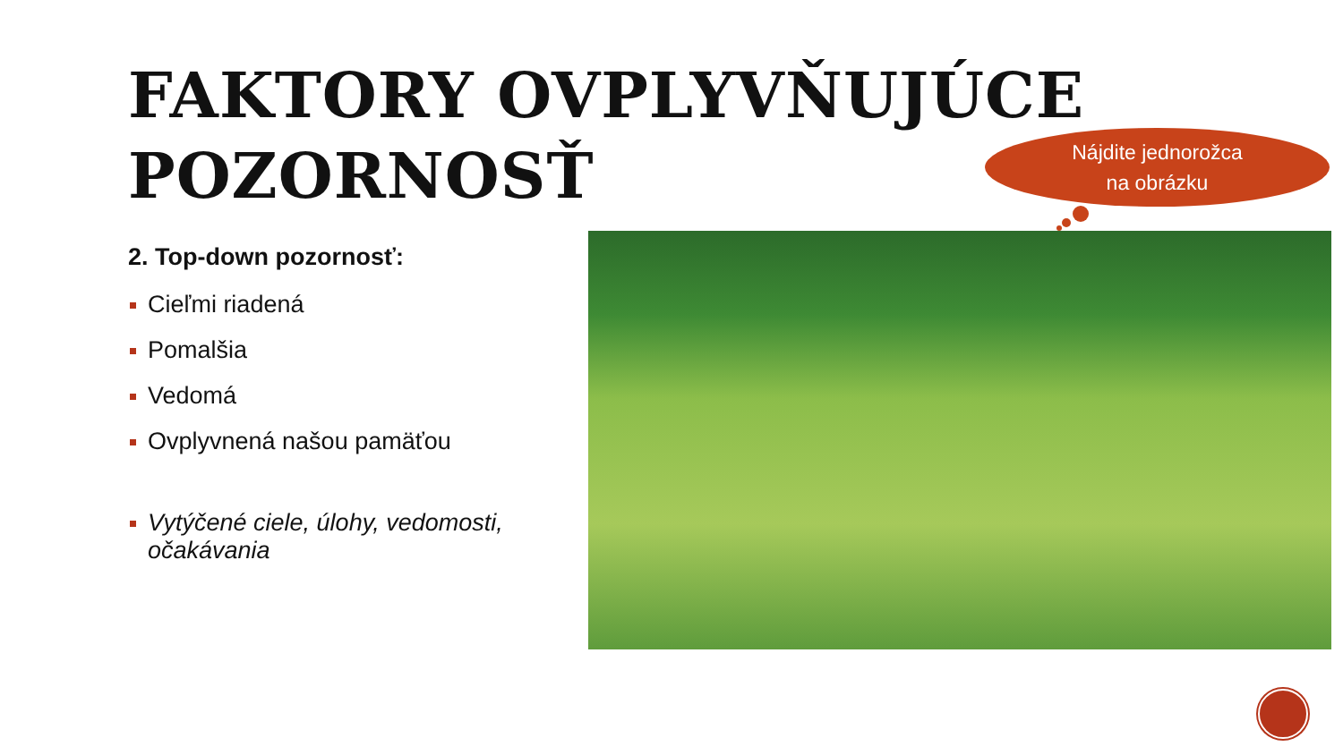FAKTORY OVPLYVŇUJÚCE
POZORNOSŤ
Nájdite jednorožca
na obrázku
2. Top-down pozornosť:
Cieľmi riadená
Pomalšia
Vedomá
Ovplyvnená našou pamäťou
Vytýčené ciele, úlohy, vedomosti, očakávania